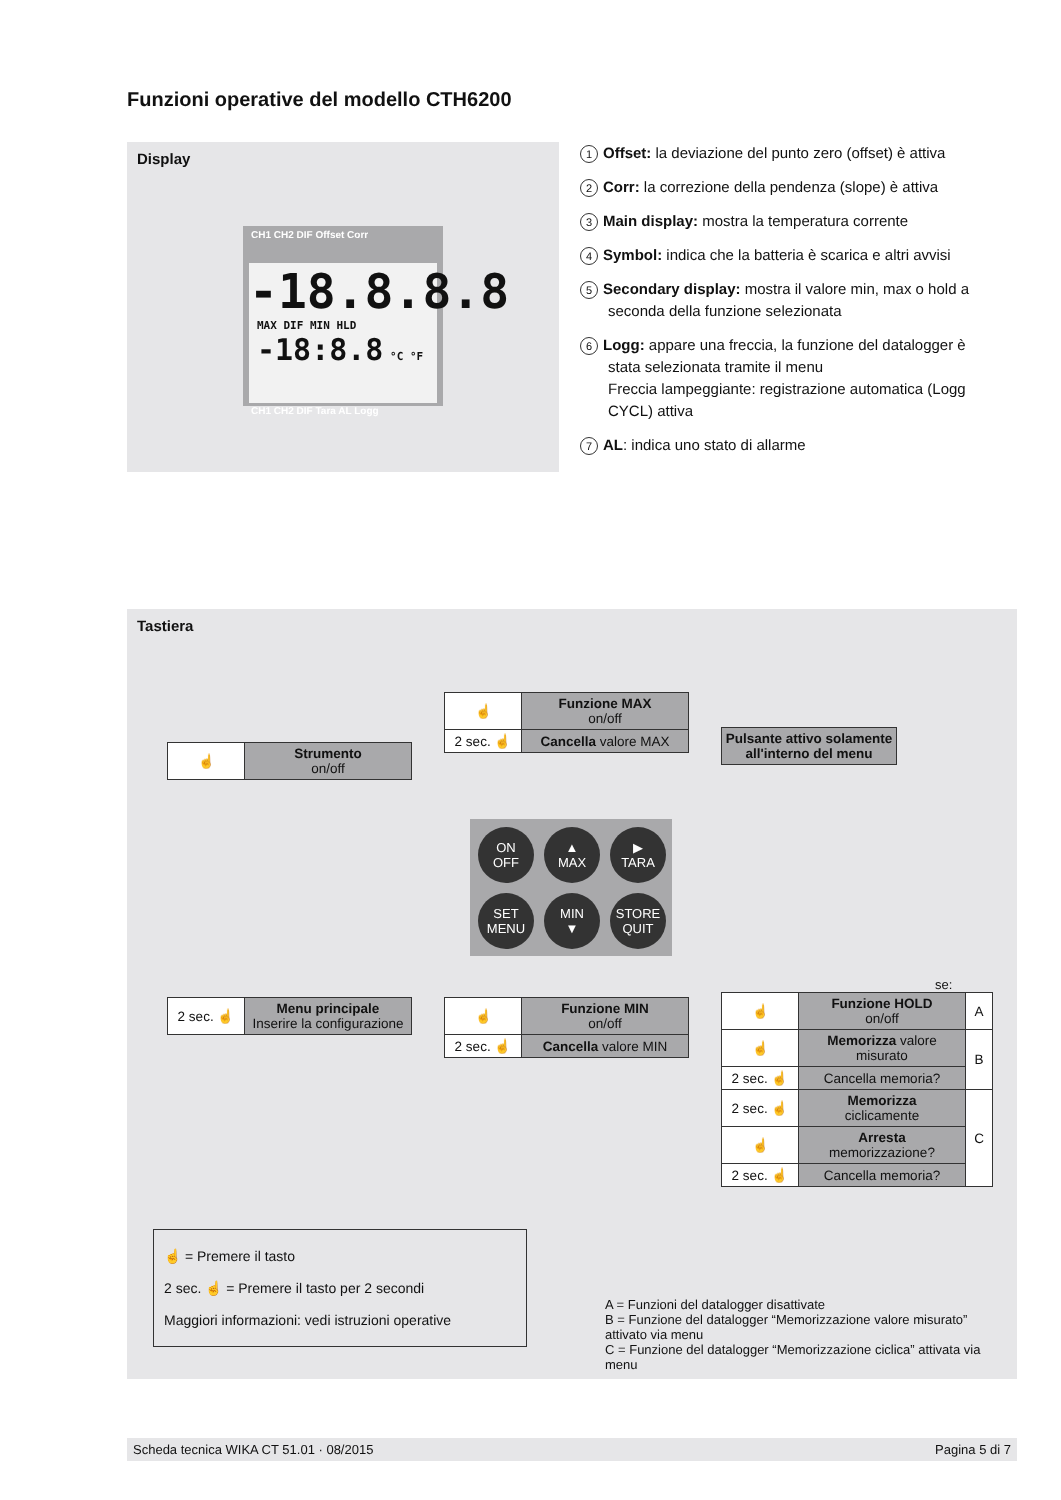Funzioni operative del modello CTH6200
Display
CH1 CH2 DIF Offset Corr
-18.8.8.8
MAX DIF MIN HLD -18:8.8 °C °F
CH1 CH2 DIF Tara AL Logg
1 Offset: la deviazione del punto zero (offset) è attiva
2 Corr: la correzione della pendenza (slope) è attiva
3 Main display: mostra la temperatura corrente
4 Symbol: indica che la batteria è scarica e altri avvisi
5 Secondary display: mostra il valore min, max o hold a seconda della funzione selezionata
6 Logg: appare una freccia, la funzione del datalogger è stata selezionata tramite il menu
Freccia lampeggiante: registrazione automatica (Logg CYCL) attiva
7 AL: indica uno stato di allarme
Tastiera
| ☝ | Strumento on/off |
| ☝ | Funzione MAX on/off |
| 2 sec. ☝ | Cancella valore MAX |
| Pulsante attivo solamente all'interno del menu |
ON
OFF
▲
MAX
▶
TARA
SET
MENU
MIN
▼
STORE
QUIT
| 2 sec. ☝ | Menu principale Inserire la configurazione |
| ☝ | Funzione MIN on/off |
| 2 sec. ☝ | Cancella valore MIN |
se:
| ☝ | Funzione HOLD on/off | A |
| ☝ | Memorizza valore misurato | B |
| 2 sec. ☝ | Cancella memoria? | |
| 2 sec. ☝ | Memorizza ciclicamente | C |
| ☝ | Arresta memorizzazione? | |
| 2 sec. ☝ | Cancella memoria? | |
☝ = Premere il tasto
2 sec. ☝ = Premere il tasto per 2 secondi
Maggiori informazioni: vedi istruzioni operative
A = Funzioni del datalogger disattivate
B = Funzione del datalogger “Memorizzazione valore misurato” attivato via menu
C = Funzione del datalogger “Memorizzazione ciclica” attivata via menu
Scheda tecnica WIKA CT 51.01 · 08/2015 Pagina 5 di 7